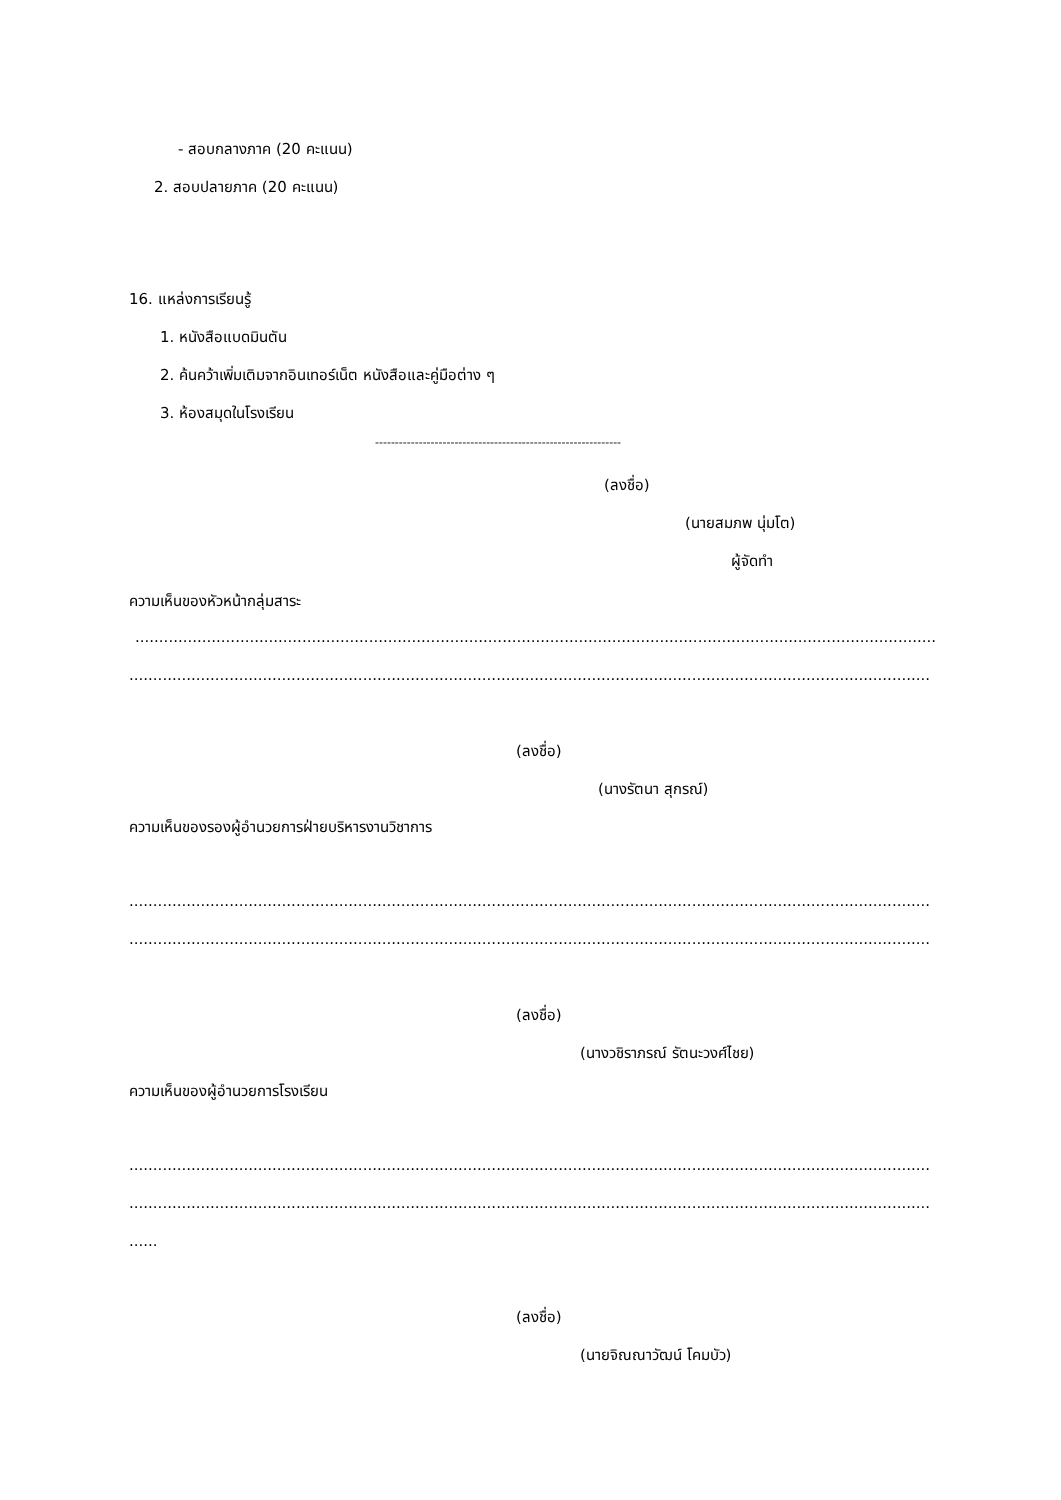- สอบกลางภาค (20 คะแนน)
2. สอบปลายภาค (20 คะแนน)
16. แหล่งการเรียนรู้
1. หนังสือแบดมินตัน
2. ค้นคว้าเพิ่มเติมจากอินเทอร์เน็ต หนังสือและคู่มือต่าง ๆ
3. ห้องสมุดในโรงเรียน
--------------------------------------------------------------
(ลงชื่อ)
(นายสมภพ นุ่มโต)
ผู้จัดทำ
ความเห็นของหัวหน้ากลุ่มสาระ
........................................................................................................................................................................................................
.........................................................................................................................................................................................................
(ลงชื่อ)
(นางรัตนา สุกรณ์)
ความเห็นของรองผู้อำนวยการฝ่ายบริหารงานวิชาการ
.........................................................................................................................................................................................................
.........................................................................................................................................................................................................
(ลงชื่อ)
(นางวชิราภรณ์ รัตนะวงศ์ไชย)
ความเห็นของผู้อำนวยการโรงเรียน
.........................................................................................................................................................................................................
.........................................................................................................................................................................................................
......
(ลงชื่อ)
(นายจิณณาวัฒน์ โคมบัว)